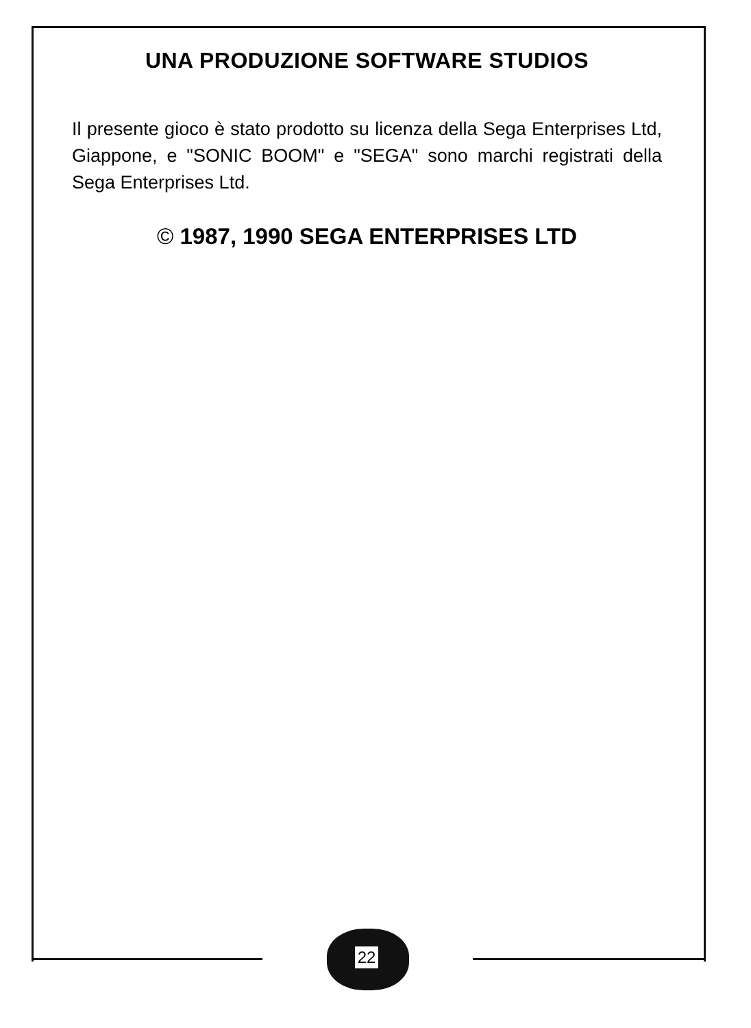UNA PRODUZIONE SOFTWARE STUDIOS
Il presente gioco è stato prodotto su licenza della Sega Enterprises Ltd, Giappone, e "SONIC BOOM" e "SEGA" sono marchi registrati della Sega Enterprises Ltd.
© 1987, 1990 SEGA ENTERPRISES LTD
22